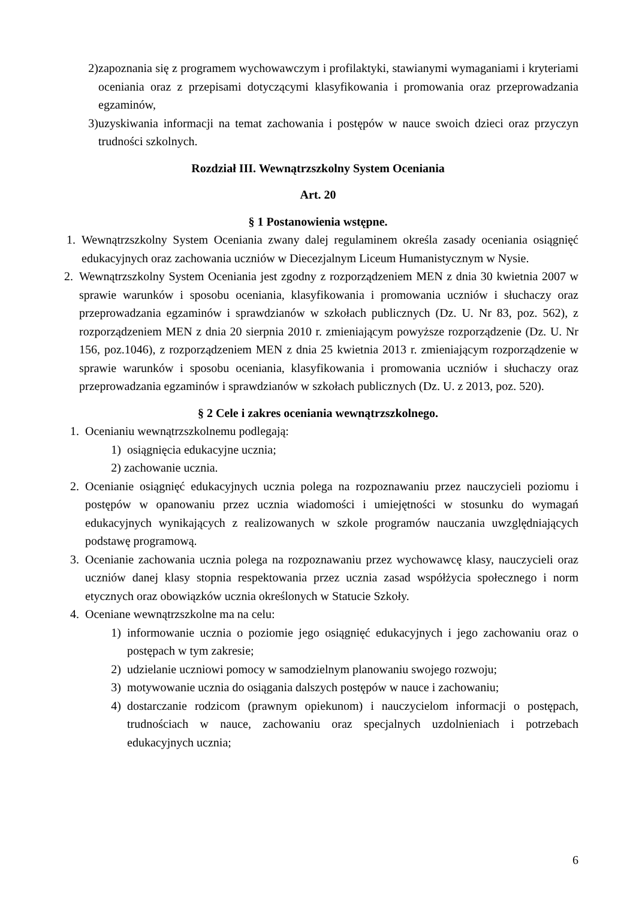2) zapoznania się z programem wychowawczym i profilaktyki, stawianymi wymaganiami i kryteriami oceniania oraz z przepisami dotyczącymi klasyfikowania i promowania oraz przeprowadzania egzaminów,
3) uzyskiwania informacji na temat zachowania i postępów w nauce swoich dzieci oraz przyczyn trudności szkolnych.
Rozdział III. Wewnątrzszkolny System Oceniania
Art. 20
§ 1 Postanowienia wstępne.
1. Wewnątrzszkolny System Oceniania zwany dalej regulaminem określa zasady oceniania osiągnięć edukacyjnych oraz zachowania uczniów w Diecezjalnym Liceum Humanistycznym w Nysie.
2. Wewnątrzszkolny System Oceniania jest zgodny z rozporządzeniem MEN z dnia 30 kwietnia 2007 w sprawie warunków i sposobu oceniania, klasyfikowania i promowania uczniów i słuchaczy oraz przeprowadzania egzaminów i sprawdzianów w szkołach publicznych (Dz. U. Nr 83, poz. 562), z rozporządzeniem MEN z dnia 20 sierpnia 2010 r. zmieniającym powyższe rozporządzenie (Dz. U. Nr 156, poz.1046), z rozporządzeniem MEN z dnia 25 kwietnia 2013 r. zmieniającym rozporządzenie w sprawie warunków i sposobu oceniania, klasyfikowania i promowania uczniów i słuchaczy oraz przeprowadzania egzaminów i sprawdzianów w szkołach publicznych (Dz. U. z 2013, poz. 520).
§ 2 Cele i zakres oceniania wewnątrzszkolnego.
1. Ocenianiu wewnątrzszkolnemu podlegają:
1) osiągnięcia edukacyjne ucznia;
2) zachowanie ucznia.
2. Ocenianie osiągnięć edukacyjnych ucznia polega na rozpoznawaniu przez nauczycieli poziomu i postępów w opanowaniu przez ucznia wiadomości i umiejętności w stosunku do wymagań edukacyjnych wynikających z realizowanych w szkole programów nauczania uwzględniających podstawę programową.
3. Ocenianie zachowania ucznia polega na rozpoznawaniu przez wychowawcę klasy, nauczycieli oraz uczniów danej klasy stopnia respektowania przez ucznia zasad współżycia społecznego i norm etycznych oraz obowiązków ucznia określonych w Statucie Szkoły.
4. Oceniane wewnątrzszkolne ma na celu:
1) informowanie ucznia o poziomie jego osiągnięć edukacyjnych i jego zachowaniu oraz o postępach w tym zakresie;
2) udzielanie uczniowi pomocy w samodzielnym planowaniu swojego rozwoju;
3) motywowanie ucznia do osiągania dalszych postępów w nauce i zachowaniu;
4) dostarczanie rodzicom (prawnym opiekunom) i nauczycielom informacji o postępach, trudnościach w nauce, zachowaniu oraz specjalnych uzdolnieniach i potrzebach edukacyjnych ucznia;
6